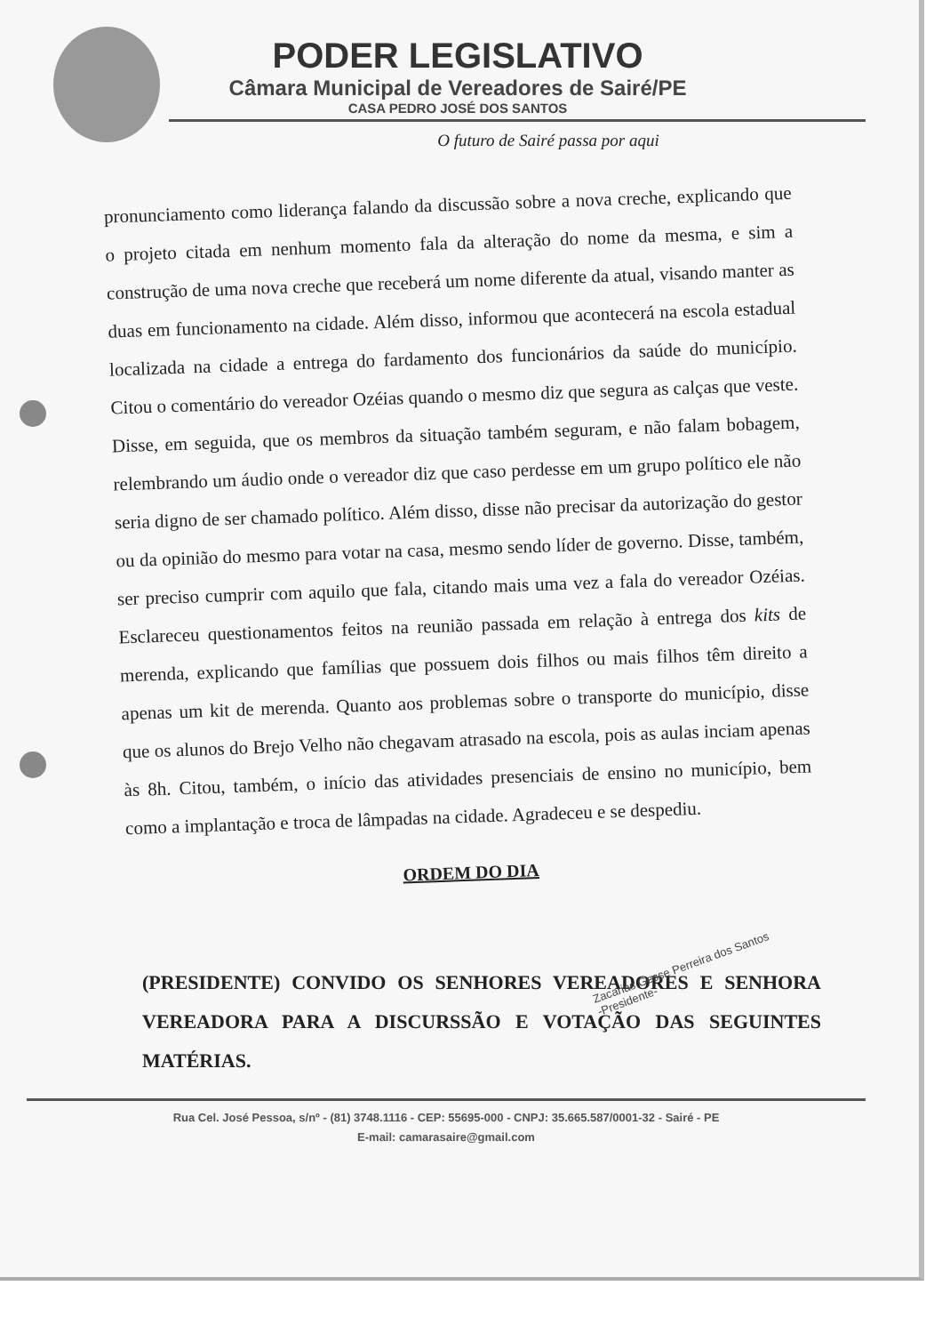PODER LEGISLATIVO
Câmara Municipal de Vereadores de Sairé/PE
CASA PEDRO JOSÉ DOS SANTOS
O futuro de Sairé passa por aqui
pronunciamento como liderança falando da discussão sobre a nova creche, explicando que o projeto citada em nenhum momento fala da alteração do nome da mesma, e sim a construção de uma nova creche que receberá um nome diferente da atual, visando manter as duas em funcionamento na cidade. Além disso, informou que acontecerá na escola estadual localizada na cidade a entrega do fardamento dos funcionários da saúde do município. Citou o comentário do vereador Ozéias quando o mesmo diz que segura as calças que veste. Disse, em seguida, que os membros da situação também seguram, e não falam bobagem, relembrando um áudio onde o vereador diz que caso perdesse em um grupo político ele não seria digno de ser chamado político. Além disso, disse não precisar da autorização do gestor ou da opinião do mesmo para votar na casa, mesmo sendo líder de governo. Disse, também, ser preciso cumprir com aquilo que fala, citando mais uma vez a fala do vereador Ozéias. Esclareceu questionamentos feitos na reunião passada em relação à entrega dos kits de merenda, explicando que famílias que possuem dois filhos ou mais filhos têm direito a apenas um kit de merenda. Quanto aos problemas sobre o transporte do município, disse que os alunos do Brejo Velho não chegavam atrasado na escola, pois as aulas inciam apenas às 8h. Citou, também, o início das atividades presenciais de ensino no município, bem como a implantação e troca de lâmpadas na cidade. Agradeceu e se despediu.
ORDEM DO DIA
Zacarias Gesse Perreira dos Santos
-Presidente-
(PRESIDENTE) CONVIDO OS SENHORES VEREADORES E SENHORA VEREADORA PARA A DISCURSSÃO E VOTAÇÃO DAS SEGUINTES MATÉRIAS.
Rua Cel. José Pessoa, s/nº - (81) 3748.1116 - CEP: 55695-000 - CNPJ: 35.665.587/0001-32 - Sairé - PE
E-mail: camarasaire@gmail.com